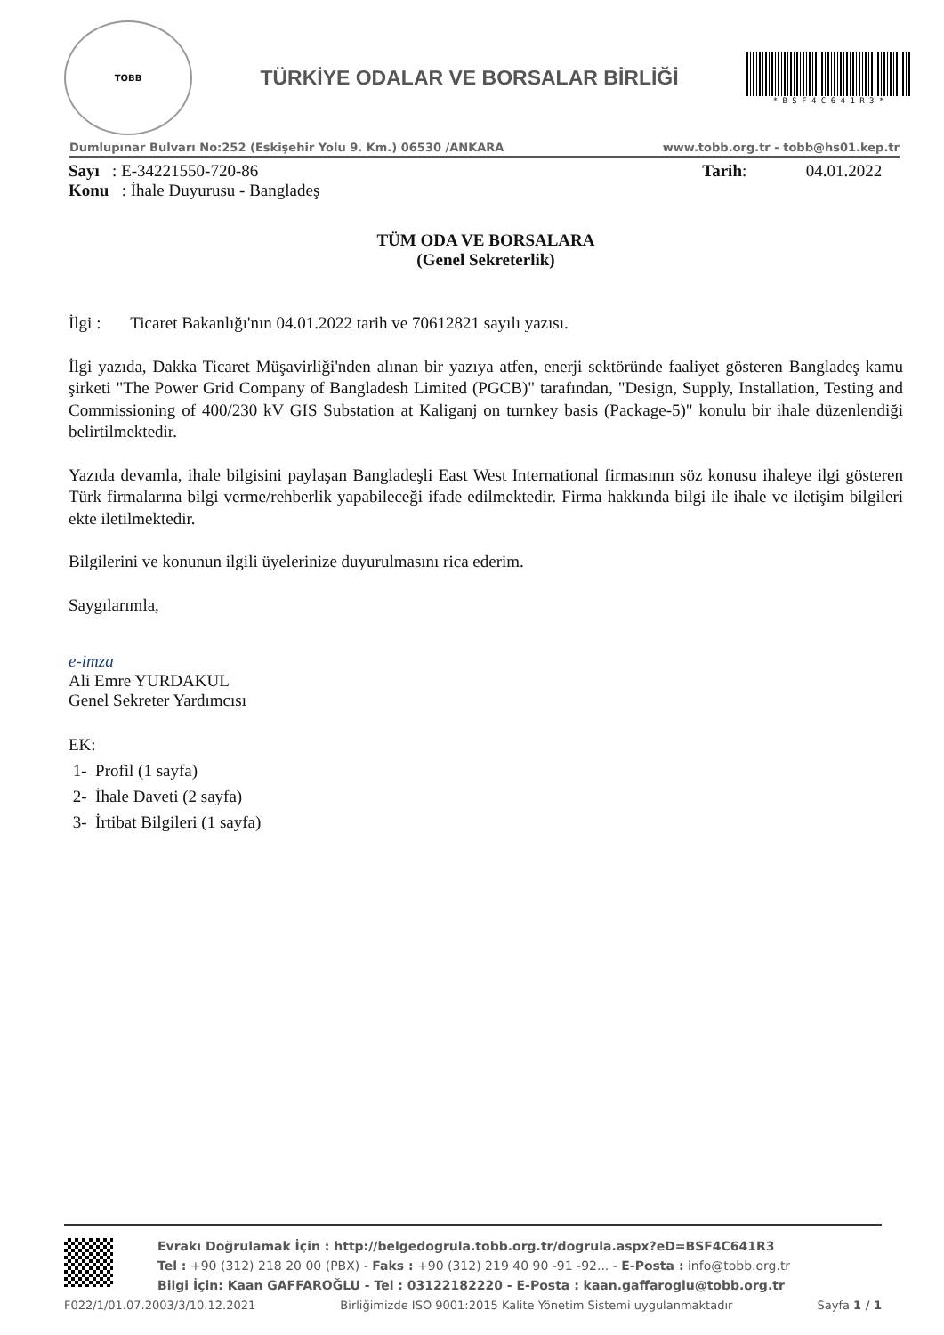TOBB
TÜRKİYE ODALAR VE BORSALAR BİRLİĞİ
* B S F 4 C 6 4 1 R 3 *
Dumlupınar Bulvarı No:252 (Eskişehir Yolu 9. Km.) 06530 /ANKARA www.tobb.org.tr - tobb@hs01.kep.tr
Sayı : E-34221550-720-86 Tarih: 04.01.2022
Konu : İhale Duyurusu - Bangladeş
TÜM ODA VE BORSALARA
(Genel Sekreterlik)
İlgi : Ticaret Bakanlığı'nın 04.01.2022 tarih ve 70612821 sayılı yazısı.
İlgi yazıda, Dakka Ticaret Müşavirliği'nden alınan bir yazıya atfen, enerji sektöründe faaliyet gösteren Bangladeş kamu şirketi "The Power Grid Company of Bangladesh Limited (PGCB)" tarafından, "Design, Supply, Installation, Testing and Commissioning of 400/230 kV GIS Substation at Kaliganj on turnkey basis (Package-5)" konulu bir ihale düzenlendiği belirtilmektedir.
Yazıda devamla, ihale bilgisini paylaşan Bangladeşli East West International firmasının söz konusu ihaleye ilgi gösteren Türk firmalarına bilgi verme/rehberlik yapabileceği ifade edilmektedir. Firma hakkında bilgi ile ihale ve iletişim bilgileri ekte iletilmektedir.
Bilgilerini ve konunun ilgili üyelerinize duyurulmasını rica ederim.
Saygılarımla,
e-imza
Ali Emre YURDAKUL
Genel Sekreter Yardımcısı
EK:
1- Profil (1 sayfa)
2- İhale Daveti (2 sayfa)
3- İrtibat Bilgileri (1 sayfa)
Evrakı Doğrulamak İçin : http://belgedogrula.tobb.org.tr/dogrula.aspx?eD=BSF4C641R3
Tel : +90 (312) 218 20 00 (PBX) - Faks : +90 (312) 219 40 90 -91 -92... - E-Posta : info@tobb.org.tr
Bilgi İçin: Kaan GAFFAROĞLU - Tel : 03122182220 - E-Posta : kaan.gaffaroglu@tobb.org.tr
F022/1/01.07.2003/3/10.12.2021 Birliğimizde ISO 9001:2015 Kalite Yönetim Sistemi uygulanmaktadır Sayfa 1 / 1